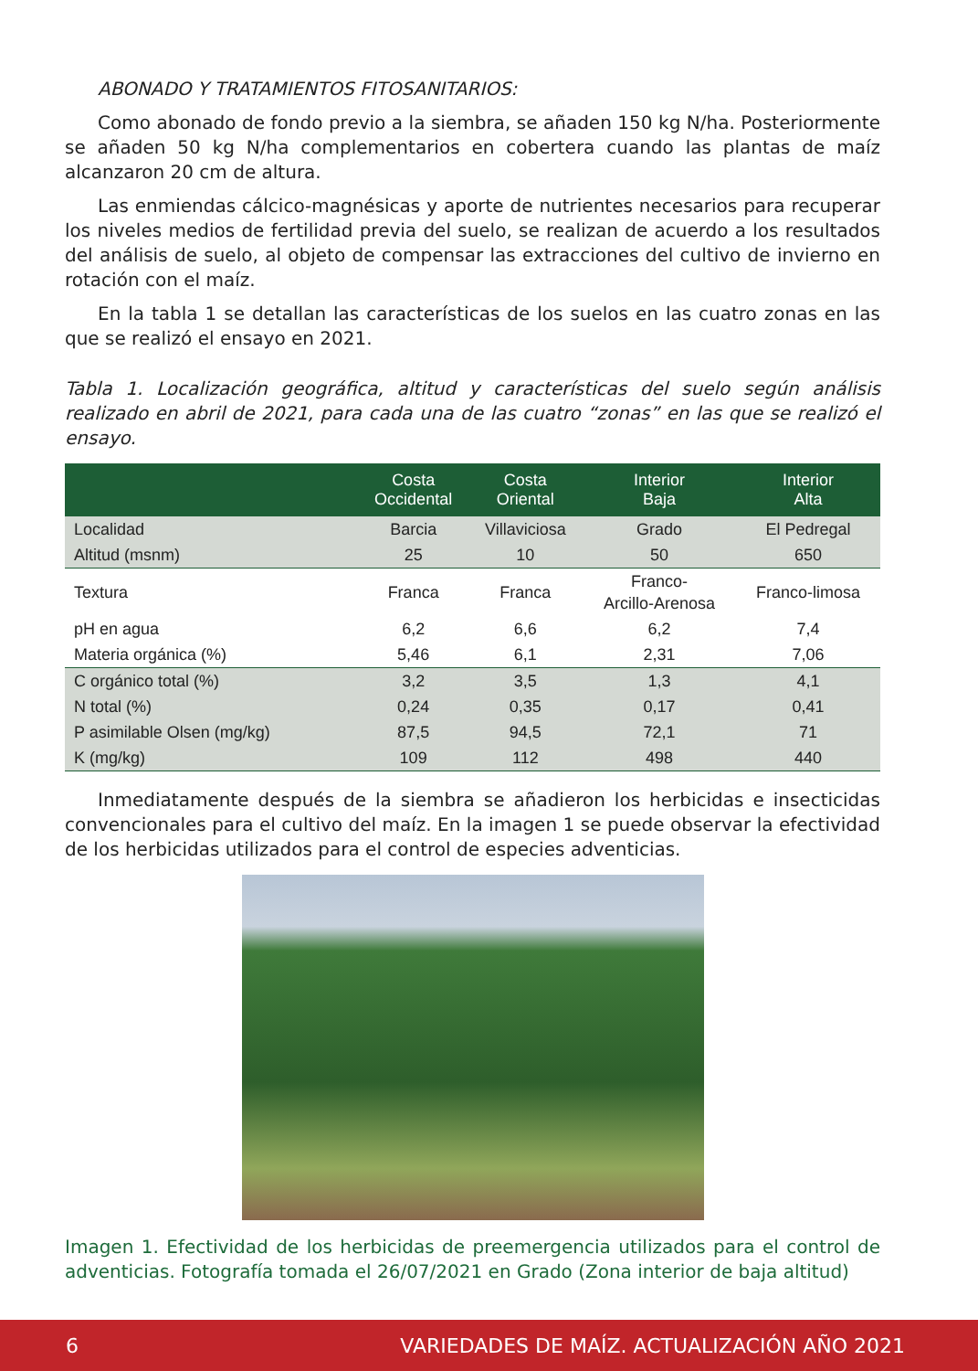ABONADO Y TRATAMIENTOS FITOSANITARIOS:
Como abonado de fondo previo a la siembra, se añaden 150 kg N/ha. Posteriormente se añaden 50 kg N/ha complementarios en cobertera cuando las plantas de maíz alcanzaron 20 cm de altura.
Las enmiendas cálcico-magnésicas y aporte de nutrientes necesarios para recuperar los niveles medios de fertilidad previa del suelo, se realizan de acuerdo a los resultados del análisis de suelo, al objeto de compensar las extracciones del cultivo de invierno en rotación con el maíz.
En la tabla 1 se detallan las características de los suelos en las cuatro zonas en las que se realizó el ensayo en 2021.
Tabla 1. Localización geográfica, altitud y características del suelo según análisis realizado en abril de 2021, para cada una de las cuatro “zonas” en las que se realizó el ensayo.
| | Costa Occidental | Costa Oriental | Interior Baja | Interior Alta |
| --- | --- | --- | --- | --- |
| Localidad | Barcia | Villaviciosa | Grado | El Pedregal |
| Altitud (msnm) | 25 | 10 | 50 | 650 |
| Textura | Franca | Franca | Franco- Arcillo-Arenosa | Franco-limosa |
| pH en agua | 6,2 | 6,6 | 6,2 | 7,4 |
| Materia orgánica (%) | 5,46 | 6,1 | 2,31 | 7,06 |
| C orgánico total (%) | 3,2 | 3,5 | 1,3 | 4,1 |
| N total (%) | 0,24 | 0,35 | 0,17 | 0,41 |
| P asimilable Olsen (mg/kg) | 87,5 | 94,5 | 72,1 | 71 |
| K (mg/kg) | 109 | 112 | 498 | 440 |
Inmediatamente después de la siembra se añadieron los herbicidas e insecticidas convencionales para el cultivo del maíz. En la imagen 1 se puede observar la efectividad de los herbicidas utilizados para el control de especies adventicias.
Imagen 1. Efectividad de los herbicidas de preemergencia utilizados para el control de adventicias. Fotografía tomada el 26/07/2021 en Grado (Zona interior de baja altitud)
6 VARIEDADES DE MAÍZ. ACTUALIZACIÓN AÑO 2021